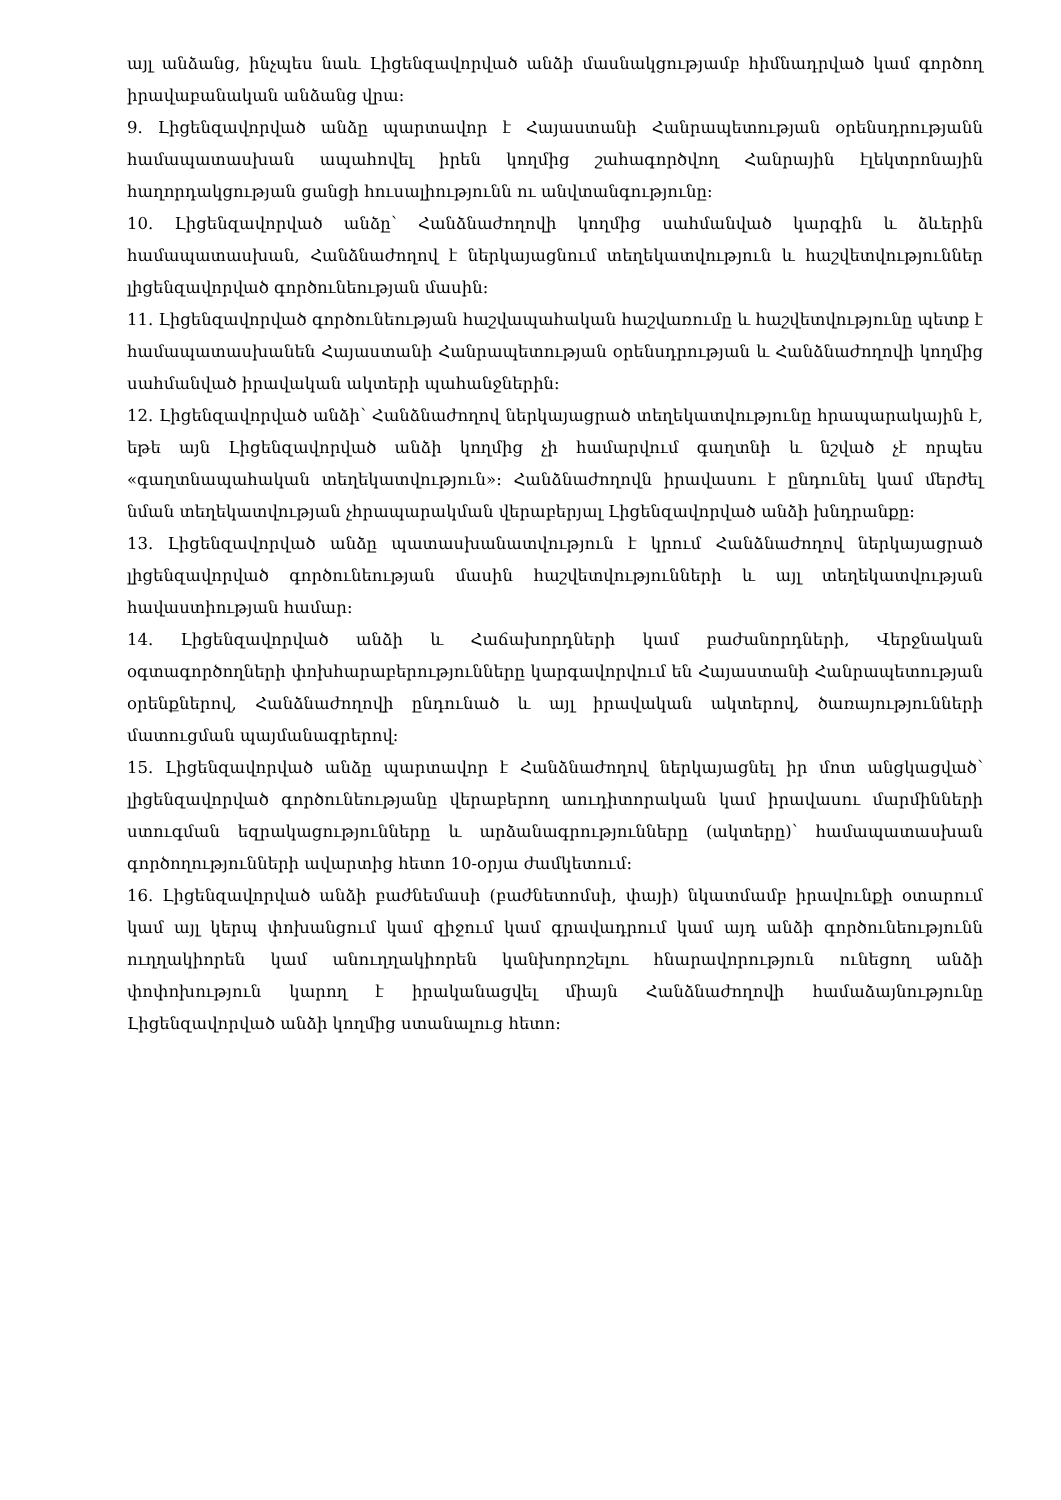այլ անձանց, ինչպես նաև Լիցենզավորված անձի մասնակցությամբ հիմնադրված կամ գործող իրավաբանական անձանց վրա:
9. Լիցենզավորված անձը պարտավոր է Հայաստանի Հանրապետության օրենսդրությանն համապատասխան ապահովել իրեն կողմից շահագործվող Հանրային էլեկտրոնային հաղորդակցության ցանցի հուսալիությունն ու անվտանգությունը:
10. Լիցենզավորված անձը՝ Հանձնաժողովի կողմից սահմանված կարգին և ձևերին համապատասխան, Հանձնաժողով է ներկայացնում տեղեկատվություն և հաշվետվություններ լիցենզավորված գործունեության մասին:
11. Լիցենզավորված գործունեության հաշվապահական հաշվառումը և հաշվետվությունը պետք է համապատասխանեն Հայաստանի Հանրապետության օրենսդրության և Հանձնաժողովի կողմից սահմանված իրավական ակտերի պահանջներին:
12. Լիցենզավորված անձի՝ Հանձնաժողով ներկայացրած տեղեկատվությունը հրապարակային է, եթե այն Լիցենզավորված անձի կողմից չի համարվում գաղտնի և նշված չէ որպես «գաղտնապահական տեղեկատվություն»: Հանձնաժողովն իրավասու է ընդունել կամ մերժել նման տեղեկատվության չհրապարակման վերաբերյալ Լիցենզավորված անձի խնդրանքը:
13. Լիցենզավորված անձը պատասխանատվություն է կրում Հանձնաժողով ներկայացրած լիցենզավորված գործունեության մասին հաշվետվությունների և այլ տեղեկատվության հավաստիության համար:
14. Լիցենզավորված անձի և Հաճախորդների կամ բաժանորդների, Վերջնական օգտագործողների փոխհարաբերությունները կարգավորվում են Հայաստանի Հանրապետության օրենքներով, Հանձնաժողովի ընդունած և այլ իրավական ակտերով, ծառայությունների մատուցման պայմանագրերով:
15. Լիցենզավորված անձը պարտավոր է Հանձնաժողով ներկայացնել իր մոտ անցկացված՝ լիցենզավորված գործունեությանը վերաբերող աուդիտորական կամ իրավասու մարմինների ստուգման եզրակացությունները և արձանագրությունները (ակտերը)՝ համապատասխան գործողությունների ավարտից հետո 10-օրյա ժամկետում:
16. Լիցենզավորված անձի բաժնեմասի (բաժնետոմսի, փայի) նկատմամբ իրավունքի օտարում կամ այլ կերպ փոխանցում կամ զիջում կամ գրավադրում կամ այդ անձի գործունեությունն ուղղակիորեն կամ անուղղակիորեն կանխորոշելու հնարավորություն ունեցող անձի փոփոխություն կարող է իրականացվել միայն Հանձնաժողովի համաձայնությունը Լիցենզավորված անձի կողմից ստանալուց հետո: